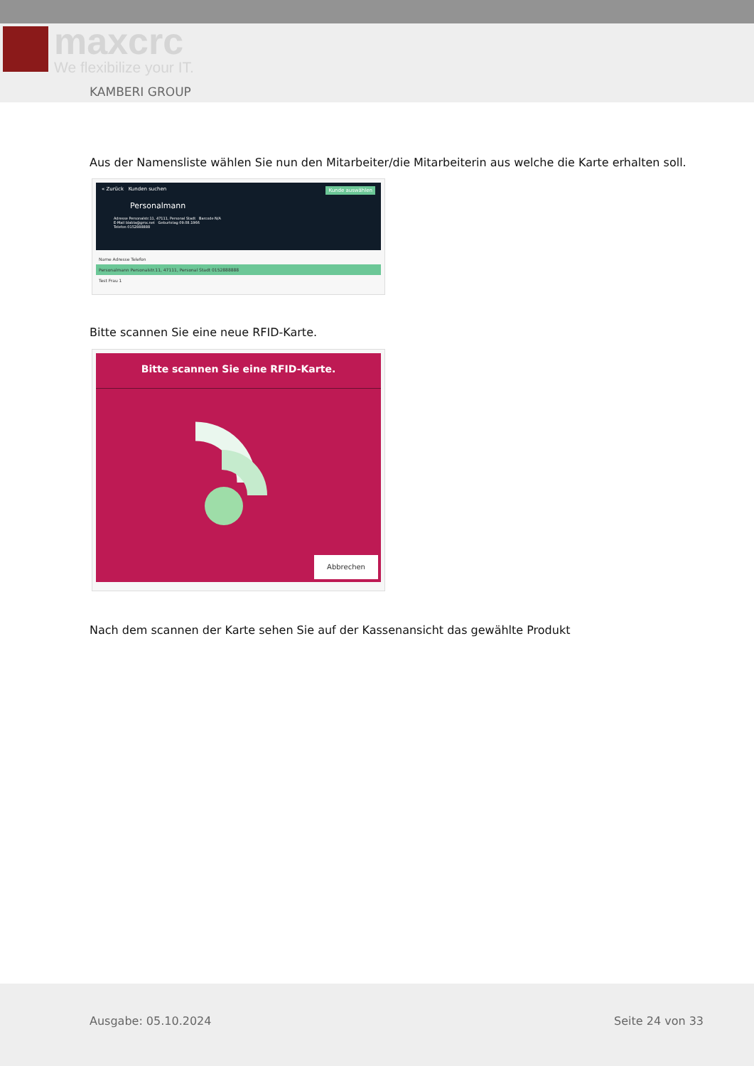maxcrc
We flexibilize your IT.
KAMBERI GROUP
Aus der Namensliste wählen Sie nun den Mitarbeiter/die Mitarbeiterin aus welche die Karte erhalten soll.
« Zurück Kunden suchen Kunde auswählen
Personalmann
Adresse Personalstr.11, 47111, Personal Stadt Barcode N/A
E-Mail blabla@gmx.net Geburtstag 09.08.1966
Telefon 0152888888
Name Adresse Telefon
Personalmann Personalstr.11, 47111, Personal Stadt 0152888888
Test Frau 1
Bitte scannen Sie eine neue RFID-Karte.
Bitte scannen Sie eine RFID-Karte.
Abbrechen
Nach dem scannen der Karte sehen Sie auf der Kassenansicht das gewählte Produkt
Ausgabe: 05.10.2024 Seite 24 von 33